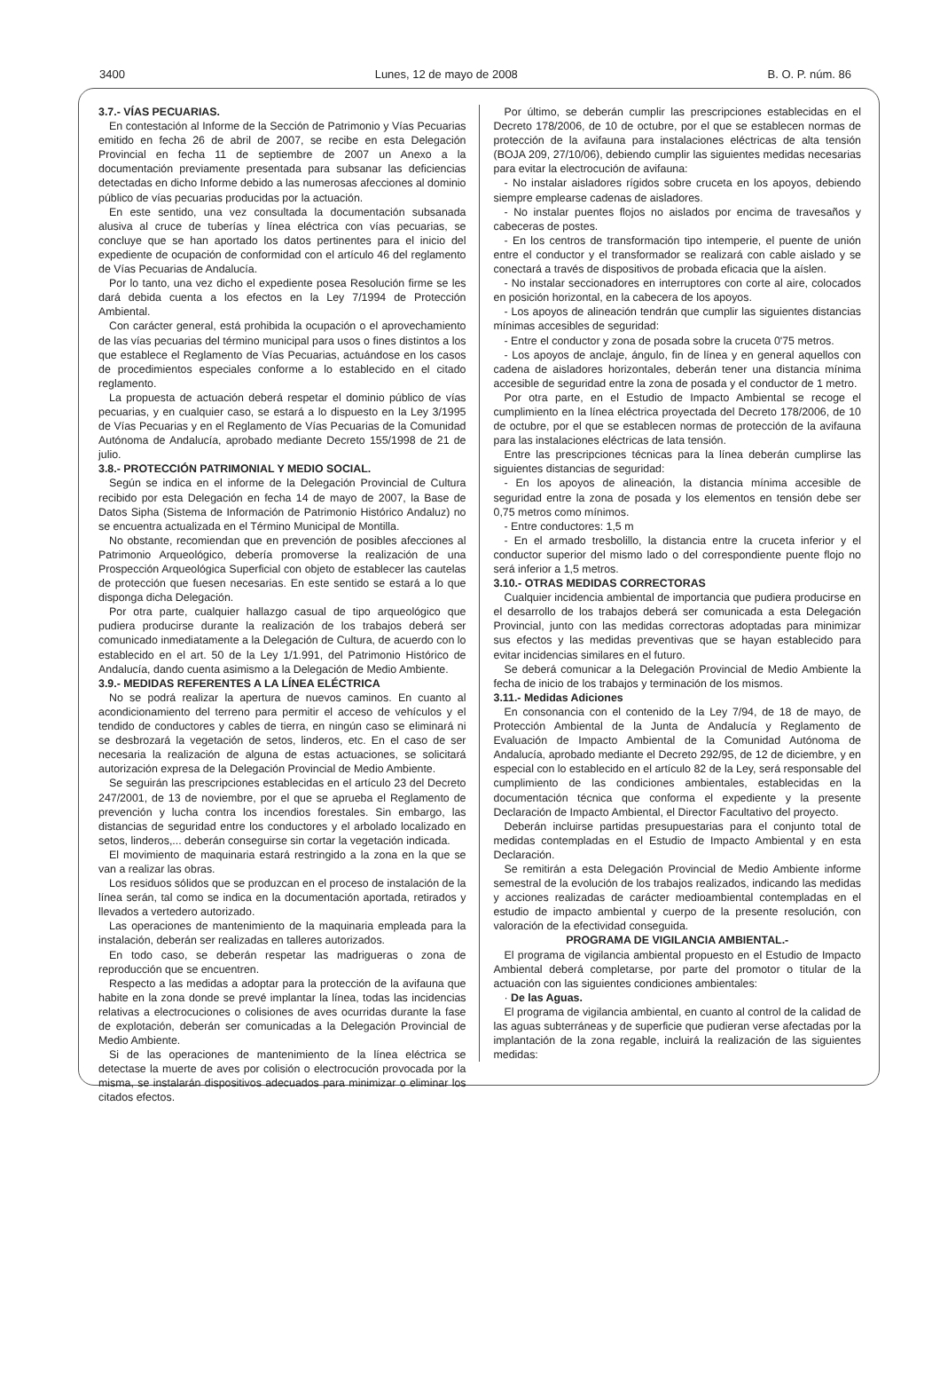3400 Lunes, 12 de mayo de 2008 B. O. P. núm. 86
3.7.- VÍAS PECUARIAS.
En contestación al Informe de la Sección de Patrimonio y Vías Pecuarias emitido en fecha 26 de abril de 2007, se recibe en esta Delegación Provincial en fecha 11 de septiembre de 2007 un Anexo a la documentación previamente presentada para subsanar las deficiencias detectadas en dicho Informe debido a las numerosas afecciones al dominio público de vías pecuarias producidas por la actuación.
En este sentido, una vez consultada la documentación subsanada alusiva al cruce de tuberías y línea eléctrica con vías pecuarias, se concluye que se han aportado los datos pertinentes para el inicio del expediente de ocupación de conformidad con el artículo 46 del reglamento de Vías Pecuarias de Andalucía.
Por lo tanto, una vez dicho el expediente posea Resolución firme se les dará debida cuenta a los efectos en la Ley 7/1994 de Protección Ambiental.
Con carácter general, está prohibida la ocupación o el aprovechamiento de las vías pecuarias del término municipal para usos o fines distintos a los que establece el Reglamento de Vías Pecuarias, actuándose en los casos de procedimientos especiales conforme a lo establecido en el citado reglamento.
La propuesta de actuación deberá respetar el dominio público de vías pecuarias, y en cualquier caso, se estará a lo dispuesto en la Ley 3/1995 de Vías Pecuarias y en el Reglamento de Vías Pecuarias de la Comunidad Autónoma de Andalucía, aprobado mediante Decreto 155/1998 de 21 de julio.
3.8.- PROTECCIÓN PATRIMONIAL Y MEDIO SOCIAL.
Según se indica en el informe de la Delegación Provincial de Cultura recibido por esta Delegación en fecha 14 de mayo de 2007, la Base de Datos Sipha (Sistema de Información de Patrimonio Histórico Andaluz) no se encuentra actualizada en el Término Municipal de Montilla.
No obstante, recomiendan que en prevención de posibles afecciones al Patrimonio Arqueológico, debería promoverse la realización de una Prospección Arqueológica Superficial con objeto de establecer las cautelas de protección que fuesen necesarias. En este sentido se estará a lo que disponga dicha Delegación.
Por otra parte, cualquier hallazgo casual de tipo arqueológico que pudiera producirse durante la realización de los trabajos deberá ser comunicado inmediatamente a la Delegación de Cultura, de acuerdo con lo establecido en el art. 50 de la Ley 1/1.991, del Patrimonio Histórico de Andalucía, dando cuenta asimismo a la Delegación de Medio Ambiente.
3.9.- MEDIDAS REFERENTES A LA LÍNEA ELÉCTRICA
No se podrá realizar la apertura de nuevos caminos. En cuanto al acondicionamiento del terreno para permitir el acceso de vehículos y el tendido de conductores y cables de tierra, en ningún caso se eliminará ni se desbrozará la vegetación de setos, linderos, etc. En el caso de ser necesaria la realización de alguna de estas actuaciones, se solicitará autorización expresa de la Delegación Provincial de Medio Ambiente.
Se seguirán las prescripciones establecidas en el artículo 23 del Decreto 247/2001, de 13 de noviembre, por el que se aprueba el Reglamento de prevención y lucha contra los incendios forestales. Sin embargo, las distancias de seguridad entre los conductores y el arbolado localizado en setos, linderos,... deberán conseguirse sin cortar la vegetación indicada.
El movimiento de maquinaria estará restringido a la zona en la que se van a realizar las obras.
Los residuos sólidos que se produzcan en el proceso de instalación de la línea serán, tal como se indica en la documentación aportada, retirados y llevados a vertedero autorizado.
Las operaciones de mantenimiento de la maquinaria empleada para la instalación, deberán ser realizadas en talleres autorizados.
En todo caso, se deberán respetar las madrigueras o zona de reproducción que se encuentren.
Respecto a las medidas a adoptar para la protección de la avifauna que habite en la zona donde se prevé implantar la línea, todas las incidencias relativas a electrocuciones o colisiones de aves ocurridas durante la fase de explotación, deberán ser comunicadas a la Delegación Provincial de Medio Ambiente.
Si de las operaciones de mantenimiento de la línea eléctrica se detectase la muerte de aves por colisión o electrocución provocada por la misma, se instalarán dispositivos adecuados para minimizar o eliminar los citados efectos.
Por último, se deberán cumplir las prescripciones establecidas en el Decreto 178/2006, de 10 de octubre, por el que se establecen normas de protección de la avifauna para instalaciones eléctricas de alta tensión (BOJA 209, 27/10/06), debiendo cumplir las siguientes medidas necesarias para evitar la electrocución de avifauna:
- No instalar aisladores rígidos sobre cruceta en los apoyos, debiendo siempre emplearse cadenas de aisladores.
- No instalar puentes flojos no aislados por encima de travesaños y cabeceras de postes.
- En los centros de transformación tipo intemperie, el puente de unión entre el conductor y el transformador se realizará con cable aislado y se conectará a través de dispositivos de probada eficacia que la aíslen.
- No instalar seccionadores en interruptores con corte al aire, colocados en posición horizontal, en la cabecera de los apoyos.
- Los apoyos de alineación tendrán que cumplir las siguientes distancias mínimas accesibles de seguridad:
- Entre el conductor y zona de posada sobre la cruceta 0'75 metros.
- Los apoyos de anclaje, ángulo, fin de línea y en general aquellos con cadena de aisladores horizontales, deberán tener una distancia mínima accesible de seguridad entre la zona de posada y el conductor de 1 metro.
Por otra parte, en el Estudio de Impacto Ambiental se recoge el cumplimiento en la línea eléctrica proyectada del Decreto 178/2006, de 10 de octubre, por el que se establecen normas de protección de la avifauna para las instalaciones eléctricas de lata tensión.
Entre las prescripciones técnicas para la línea deberán cumplirse las siguientes distancias de seguridad:
- En los apoyos de alineación, la distancia mínima accesible de seguridad entre la zona de posada y los elementos en tensión debe ser 0,75 metros como mínimos.
- Entre conductores: 1,5 m
- En el armado tresbolillo, la distancia entre la cruceta inferior y el conductor superior del mismo lado o del correspondiente puente flojo no será inferior a 1,5 metros.
3.10.- OTRAS MEDIDAS CORRECTORAS
Cualquier incidencia ambiental de importancia que pudiera producirse en el desarrollo de los trabajos deberá ser comunicada a esta Delegación Provincial, junto con las medidas correctoras adoptadas para minimizar sus efectos y las medidas preventivas que se hayan establecido para evitar incidencias similares en el futuro.
Se deberá comunicar a la Delegación Provincial de Medio Ambiente la fecha de inicio de los trabajos y terminación de los mismos.
3.11.- Medidas Adiciones
En consonancia con el contenido de la Ley 7/94, de 18 de mayo, de Protección Ambiental de la Junta de Andalucía y Reglamento de Evaluación de Impacto Ambiental de la Comunidad Autónoma de Andalucía, aprobado mediante el Decreto 292/95, de 12 de diciembre, y en especial con lo establecido en el artículo 82 de la Ley, será responsable del cumplimiento de las condiciones ambientales, establecidas en la documentación técnica que conforma el expediente y la presente Declaración de Impacto Ambiental, el Director Facultativo del proyecto.
Deberán incluirse partidas presupuestarias para el conjunto total de medidas contempladas en el Estudio de Impacto Ambiental y en esta Declaración.
Se remitirán a esta Delegación Provincial de Medio Ambiente informe semestral de la evolución de los trabajos realizados, indicando las medidas y acciones realizadas de carácter medioambiental contempladas en el estudio de impacto ambiental y cuerpo de la presente resolución, con valoración de la efectividad conseguida.
PROGRAMA DE VIGILANCIA AMBIENTAL.-
El programa de vigilancia ambiental propuesto en el Estudio de Impacto Ambiental deberá completarse, por parte del promotor o titular de la actuación con las siguientes condiciones ambientales:
· De las Aguas.
El programa de vigilancia ambiental, en cuanto al control de la calidad de las aguas subterráneas y de superficie que pudieran verse afectadas por la implantación de la zona regable, incluirá la realización de las siguientes medidas: